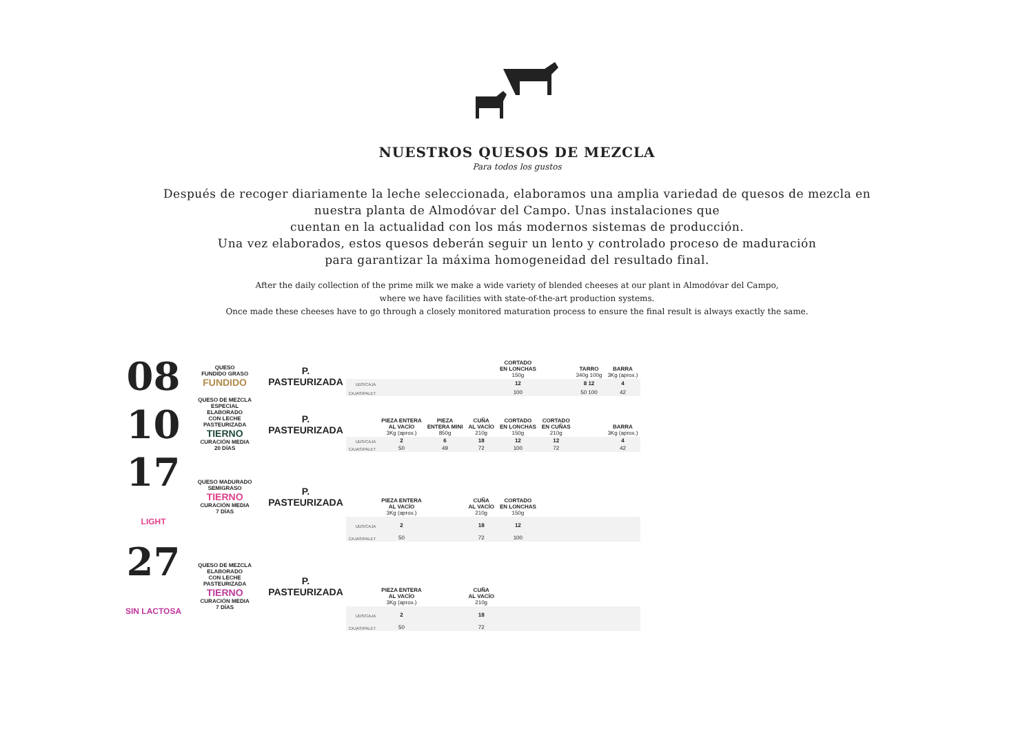NUESTROS QUESOS DE MEZCLA
Para todos los gustos
Después de recoger diariamente la leche seleccionada, elaboramos una amplia variedad de quesos de mezcla en
nuestra planta de Almodóvar del Campo. Unas instalaciones que
cuentan en la actualidad con los más modernos sistemas de producción.
Una vez elaborados, estos quesos deberán seguir un lento y controlado proceso de maduración
para garantizar la máxima homogeneidad del resultado final.
After the daily collection of the prime milk we make a wide variety of blended cheeses at our plant in Almodóvar del Campo,
where we have facilities with state-of-the-art production systems.
Once made these cheeses have to go through a closely monitored maturation process to ensure the final result is always exactly the same.
| 08 | QUESO FUNDIDO GRASO FUNDIDO | P. PASTEURIZADA | | | | | CORTADO EN LONCHAS 150g | | TARRO 340g 100g | BARRA 3Kg (aprox.) |
| | | | UDS/CAJA | | | | 12 | | 8 12 | 4 |
| | | | CAJAS/PALET | | | | 100 | | 50 100 | 42 |
| 10 | QUESO DE MEZCLA ESPECIAL ELABORADO CON LECHE PASTEURIZADA TIERNO CURACIÓN MEDIA 20 DÍAS | P. PASTEURIZADA | | PIEZA ENTERA AL VACÍO 3Kg (aprox.) | PIEZA ENTERA MINI 850g | CUÑA AL VACÍO 210g | CORTADO EN LONCHAS 150g | CORTADO EN CUÑAS 210g | | BARRA 3Kg (aprox.) |
| | | | UDS/CAJA | 2 | 6 | 18 | 12 | 12 | | 4 |
| | | | CAJAS/PALET | 50 | 49 | 72 | 100 | 72 | | 42 |
| 17 LIGHT | QUESO MADURADO SEMIGRASO TIERNO CURACIÓN MEDIA 7 DÍAS | P. PASTEURIZADA | | PIEZA ENTERA AL VACÍO 3Kg (aprox.) | | CUÑA AL VACÍO 210g | CORTADO EN LONCHAS 150g | | | |
| | | | UDS/CAJA | 2 | | 18 | 12 | | | |
| | | | CAJAS/PALET | 50 | | 72 | 100 | | | |
| 27 SIN LACTOSA | QUESO DE MEZCLA ELABORADO CON LECHE PASTEURIZADA TIERNO CURACIÓN MEDIA 7 DÍAS | P. PASTEURIZADA | | PIEZA ENTERA AL VACÍO 3Kg (aprox.) | | CUÑA AL VACÍO 210g | | | | |
| | | | UDS/CAJA | 2 | | 18 | | | | |
| | | | CAJAS/PALET | 50 | | 72 | | | | |